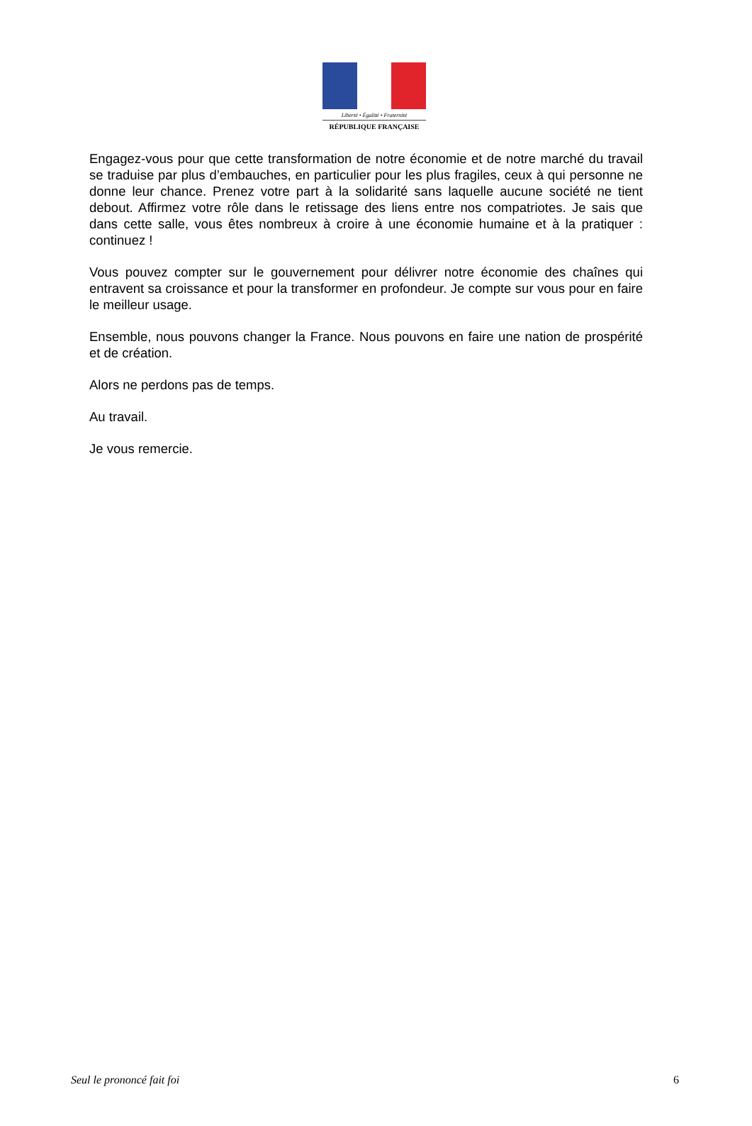Liberté • Égalité • Fraternité
RÉPUBLIQUE FRANÇAISE
Engagez-vous pour que cette transformation de notre économie et de notre marché du travail se traduise par plus d’embauches, en particulier pour les plus fragiles, ceux à qui personne ne donne leur chance. Prenez votre part à la solidarité sans laquelle aucune société ne tient debout. Affirmez votre rôle dans le retissage des liens entre nos compatriotes. Je sais que dans cette salle, vous êtes nombreux à croire à une économie humaine et à la pratiquer : continuez !
Vous pouvez compter sur le gouvernement pour délivrer notre économie des chaînes qui entravent sa croissance et pour la transformer en profondeur. Je compte sur vous pour en faire le meilleur usage.
Ensemble, nous pouvons changer la France. Nous pouvons en faire une nation de prospérité et de création.
Alors ne perdons pas de temps.
Au travail.
Je vous remercie.
Seul le prononcé fait foi 6